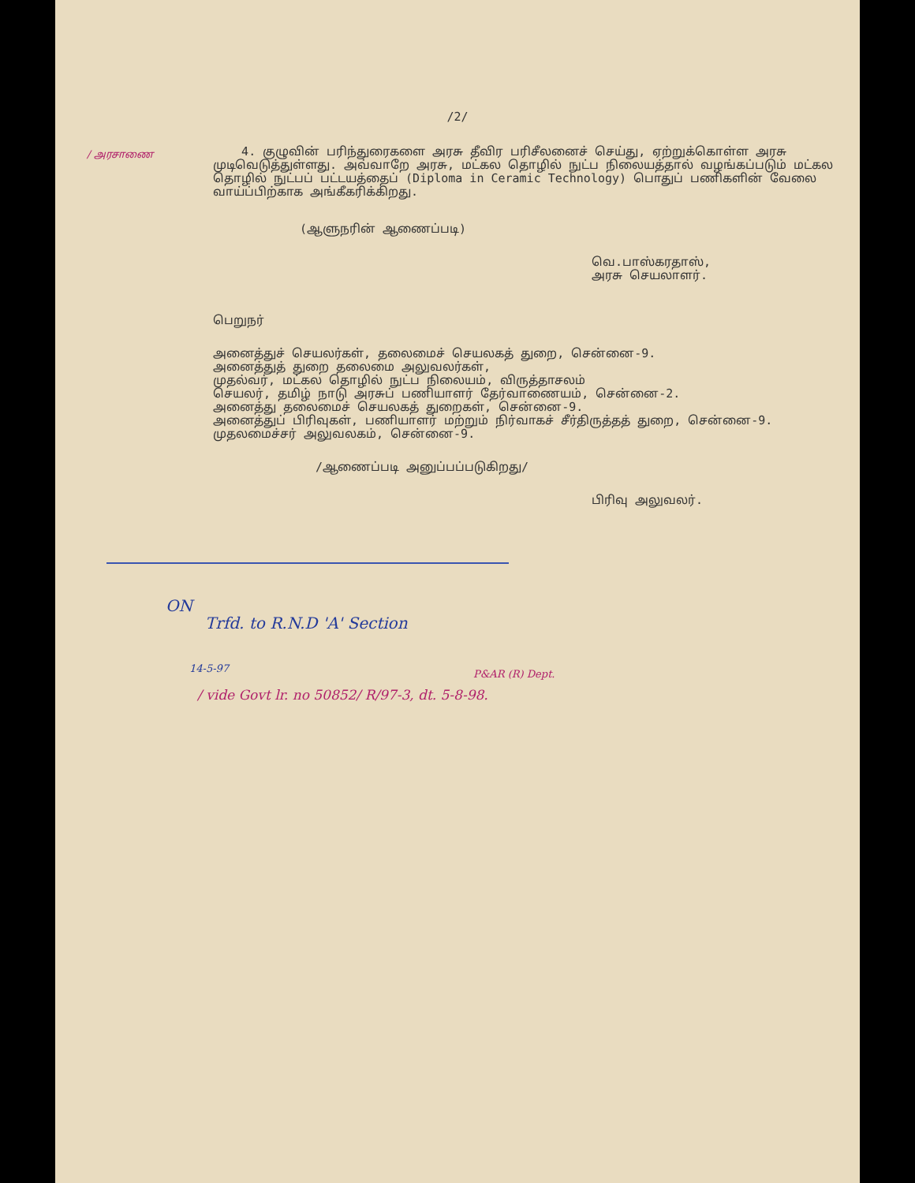/2/
/ அரசாணை
4. குழுவின் பரிந்துரைகளை அரசு தீவிர பரிசீலனைச் செய்து, ஏற்றுக்கொள்ள அரசு முடிவெடுத்துள்ளது. அவ்வாறே அரசு, மட்கல தொழில் நுட்ப நிலையத்தால் வழங்கப்படும் மட்கல தொழில் நுட்பப் பட்டயத்தைப் (Diploma in Ceramic Technology) பொதுப் பணிகளின் வேலை வாய்ப்பிற்காக அங்கீகரிக்கிறது.
(ஆளுநரின் ஆணைப்படி)
வெ.பாஸ்கரதாஸ்,
அரசு செயலாளர்.
பெறுநர்
அனைத்துச் செயலர்கள், தலைமைச் செயலகத் துறை, சென்னை-9.
அனைத்துத் துறை தலைமை அலுவலர்கள்,
முதல்வர், மட்கல தொழில் நுட்ப நிலையம், விருத்தாசலம்
செயலர், தமிழ் நாடு அரசுப் பணியாளர் தேர்வாணையம், சென்னை-2.
அனைத்து தலைமைச் செயலகத் துறைகள், சென்னை-9.
அனைத்துப் பிரிவுகள், பணியாளர் மற்றும் நிர்வாகச் சீர்திருத்தத் துறை, சென்னை-9.
முதலமைச்சர் அலுவலகம், சென்னை-9.
/ஆணைப்படி அனுப்பப்படுகிறது/
பிரிவு அலுவலர்.
ON
Trfd. to R.N.D 'A' Section
14-5-97
P&AR (R) Dept.
/ vide Govt lr. no 50852/ R/97-3, dt. 5-8-98.